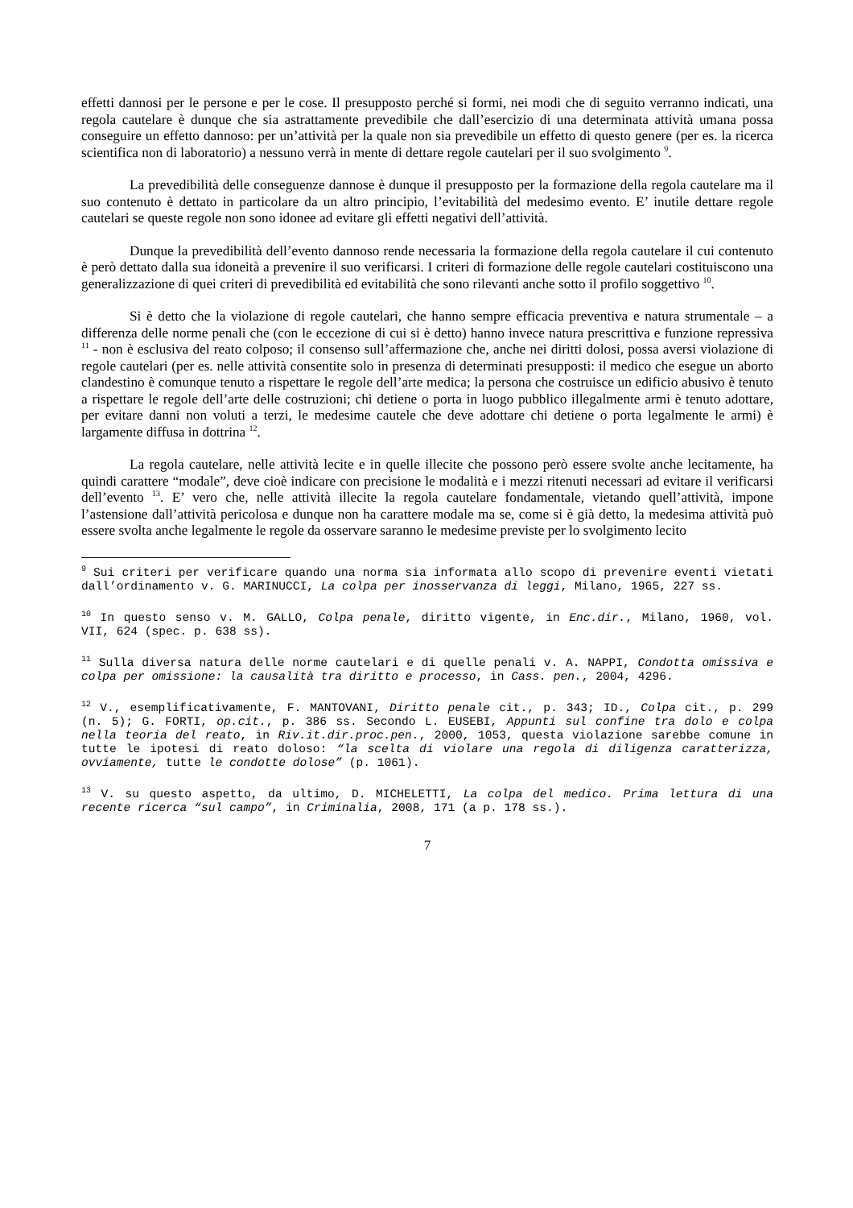effetti dannosi per le persone e per le cose. Il presupposto perché si formi, nei modi che di seguito verranno indicati, una regola cautelare è dunque che sia astrattamente prevedibile che dall’esercizio di una determinata attività umana possa conseguire un effetto dannoso: per un’attività per la quale non sia prevedibile un effetto di questo genere (per es. la ricerca scientifica non di laboratorio) a nessuno verrà in mente di dettare regole cautelari per il suo svolgimento <sup>9</sup>.
La prevedibilità delle conseguenze dannose è dunque il presupposto per la formazione della regola cautelare ma il suo contenuto è dettato in particolare da un altro principio, l’evitabilità del medesimo evento. E’ inutile dettare regole cautelari se queste regole non sono idonee ad evitare gli effetti negativi dell’attività.
Dunque la prevedibilità dell’evento dannoso rende necessaria la formazione della regola cautelare il cui contenuto è però dettato dalla sua idoneità a prevenire il suo verificarsi. I criteri di formazione delle regole cautelari costituiscono una generalizzazione di quei criteri di prevedibilità ed evitabilità che sono rilevanti anche sotto il profilo soggettivo <sup>10</sup>.
Si è detto che la violazione di regole cautelari, che hanno sempre efficacia preventiva e natura strumentale – a differenza delle norme penali che (con le eccezione di cui si è detto) hanno invece natura prescrittiva e funzione repressiva <sup>11</sup> - non è esclusiva del reato colposo; il consenso sull’affermazione che, anche nei diritti dolosi, possa aversi violazione di regole cautelari (per es. nelle attività consentite solo in presenza di determinati presupposti: il medico che esegue un aborto clandestino è comunque tenuto a rispettare le regole dell’arte medica; la persona che costruisce un edificio abusivo è tenuto a rispettare le regole dell’arte delle costruzioni; chi detiene o porta in luogo pubblico illegalmente armi è tenuto adottare, per evitare danni non voluti a terzi, le medesime cautele che deve adottare chi detiene o porta legalmente le armi) è largamente diffusa in dottrina <sup>12</sup>.
La regola cautelare, nelle attività lecite e in quelle illecite che possono però essere svolte anche lecitamente, ha quindi carattere “modale”, deve cioè indicare con precisione le modalità e i mezzi ritenuti necessari ad evitare il verificarsi dell’evento <sup>13</sup>. E’ vero che, nelle attività illecite la regola cautelare fondamentale, vietando quell’attività, impone l’astensione dall’attività pericolosa e dunque non ha carattere modale ma se, come si è già detto, la medesima attività può essere svolta anche legalmente le regole da osservare saranno le medesime previste per lo svolgimento lecito
<sup>9</sup> Sui criteri per verificare quando una norma sia informata allo scopo di prevenire eventi vietati dall’ordinamento v. G. MARINUCCI, La colpa per inosservanza di leggi, Milano, 1965, 227 ss.
<sup>10</sup> In questo senso v. M. GALLO, Colpa penale, diritto vigente, in Enc.dir., Milano, 1960, vol. VII, 624 (spec. p. 638 ss).
<sup>11</sup> Sulla diversa natura delle norme cautelari e di quelle penali v. A. NAPPI, Condotta omissiva e colpa per omissione: la causalità tra diritto e processo, in Cass. pen., 2004, 4296.
<sup>12</sup> V., esemplificativamente, F. MANTOVANI, Diritto penale cit., p. 343; ID., Colpa cit., p. 299 (n. 5); G. FORTI, op.cit., p. 386 ss. Secondo L. EUSEBI, Appunti sul confine tra dolo e colpa nella teoria del reato, in Riv.it.dir.proc.pen., 2000, 1053, questa violazione sarebbe comune in tutte le ipotesi di reato doloso: “la scelta di violare una regola di diligenza caratterizza, ovviamente, tutte le condotte dolose” (p. 1061).
<sup>13</sup> V. su questo aspetto, da ultimo, D. MICHELETTI, La colpa del medico. Prima lettura di una recente ricerca “sul campo”, in Criminalia, 2008, 171 (a p. 178 ss.).
7